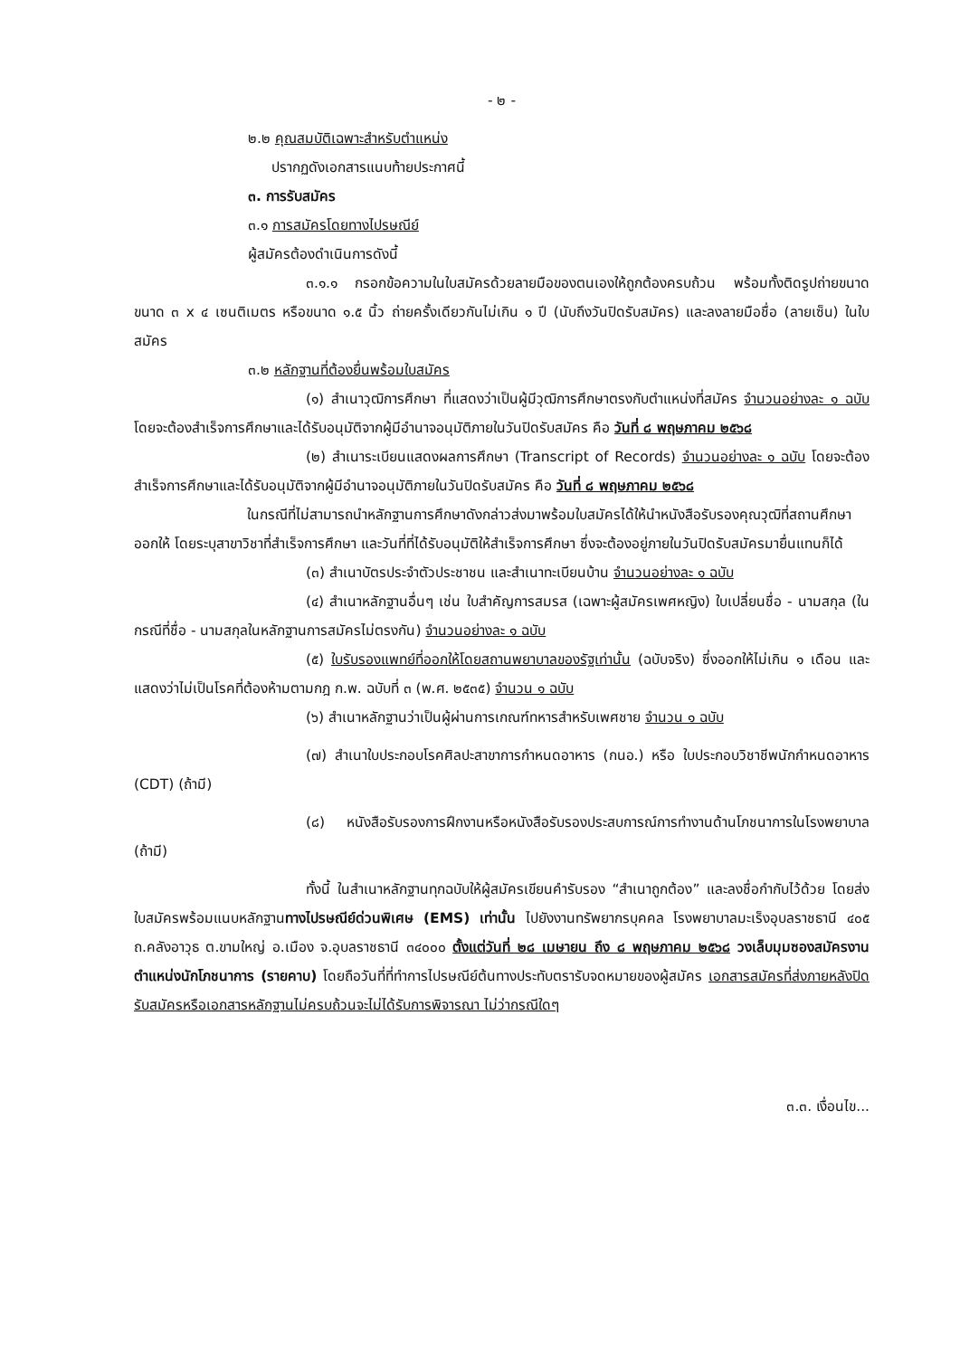- ๒ -
๒.๒ คุณสมบัติเฉพาะสำหรับตำแหน่ง
ปรากฏดังเอกสารแนบท้ายประกาศนี้
๓. การรับสมัคร
๓.๑ การสมัครโดยทางไปรษณีย์
ผู้สมัครต้องดำเนินการดังนี้
๓.๑.๑ กรอกข้อความในใบสมัครด้วยลายมือของตนเองให้ถูกต้องครบถ้วน พร้อมทั้งติดรูปถ่ายขนาด ขนาด ๓ x ๔ เซนติเมตร หรือขนาด ๑.๕ นิ้ว ถ่ายครั้งเดียวกันไม่เกิน ๑ ปี (นับถึงวันปิดรับสมัคร) และลงลายมือชื่อ (ลายเซ็น) ในใบสมัคร
๓.๒ หลักฐานที่ต้องยื่นพร้อมใบสมัคร
(๑) สำเนาวุฒิการศึกษา ที่แสดงว่าเป็นผู้มีวุฒิการศึกษาตรงกับตำแหน่งที่สมัคร จำนวนอย่างละ ๑ ฉบับ โดยจะต้องสำเร็จการศึกษาและได้รับอนุมัติจากผู้มีอำนาจอนุมัติภายในวันปิดรับสมัคร คือ วันที่ ๘ พฤษภาคม ๒๕๖๘
(๒) สำเนาระเบียนแสดงผลการศึกษา (Transcript of Records) จำนวนอย่างละ ๑ ฉบับ โดยจะต้องสำเร็จการศึกษาและได้รับอนุมัติจากผู้มีอำนาจอนุมัติภายในวันปิดรับสมัคร คือ วันที่ ๘ พฤษภาคม ๒๕๖๘
ในกรณีที่ไม่สามารถนำหลักฐานการศึกษาดังกล่าวส่งมาพร้อมใบสมัครได้ให้นำหนังสือรับรองคุณวุฒิที่สถานศึกษาออกให้ โดยระบุสาขาวิชาที่สำเร็จการศึกษา และวันที่ที่ได้รับอนุมัติให้สำเร็จการศึกษา ซึ่งจะต้องอยู่ภายในวันปิดรับสมัครมายื่นแทนก็ได้
(๓) สำเนาบัตรประจำตัวประชาชน และสำเนาทะเบียนบ้าน จำนวนอย่างละ ๑ ฉบับ
(๔) สำเนาหลักฐานอื่นๆ เช่น ใบสำคัญการสมรส (เฉพาะผู้สมัครเพศหญิง) ใบเปลี่ยนชื่อ - นามสกุล (ในกรณีที่ชื่อ - นามสกุลในหลักฐานการสมัครไม่ตรงกัน) จำนวนอย่างละ ๑ ฉบับ
(๕) ใบรับรองแพทย์ที่ออกให้โดยสถานพยาบาลของรัฐเท่านั้น (ฉบับจริง) ซึ่งออกให้ไม่เกิน ๑ เดือน และแสดงว่าไม่เป็นโรคที่ต้องห้ามตามกฎ ก.พ. ฉบับที่ ๓ (พ.ศ. ๒๕๓๕) จำนวน ๑ ฉบับ
(๖) สำเนาหลักฐานว่าเป็นผู้ผ่านการเกณฑ์ทหารสำหรับเพศชาย จำนวน ๑ ฉบับ
(๗) สำเนาใบประกอบโรคศิลปะสาขาการกำหนดอาหาร (กนอ.) หรือ ใบประกอบวิชาชีพนักกำหนดอาหาร (CDT) (ถ้ามี)
(๘) หนังสือรับรองการฝึกงานหรือหนังสือรับรองประสบการณ์การทำงานด้านโภชนาการในโรงพยาบาล (ถ้ามี)
ทั้งนี้ ในสำเนาหลักฐานทุกฉบับให้ผู้สมัครเขียนคำรับรอง “สำเนาถูกต้อง” และลงชื่อกำกับไว้ด้วย โดยส่งใบสมัครพร้อมแนบหลักฐานทางไปรษณีย์ด่วนพิเศษ (EMS) เท่านั้น ไปยังงานทรัพยากรบุคคล โรงพยาบาลมะเร็งอุบลราชธานี ๔๐๕ ถ.คลังอาวุธ ต.ขามใหญ่ อ.เมือง จ.อุบลราชธานี ๓๔๐๐๐ ตั้งแต่วันที่ ๒๘ เมษายน ถึง ๘ พฤษภาคม ๒๕๖๘ วงเล็บมุมซองสมัครงาน ตำแหน่งนักโภชนาการ (รายคาบ) โดยถือวันที่ที่ทำการไปรษณีย์ต้นทางประทับตรารับจดหมายของผู้สมัคร เอกสารสมัครที่ส่งภายหลังปิดรับสมัครหรือเอกสารหลักฐานไม่ครบถ้วนจะไม่ได้รับการพิจารณา ไม่ว่ากรณีใดๆ
๓.๓. เงื่อนไข...